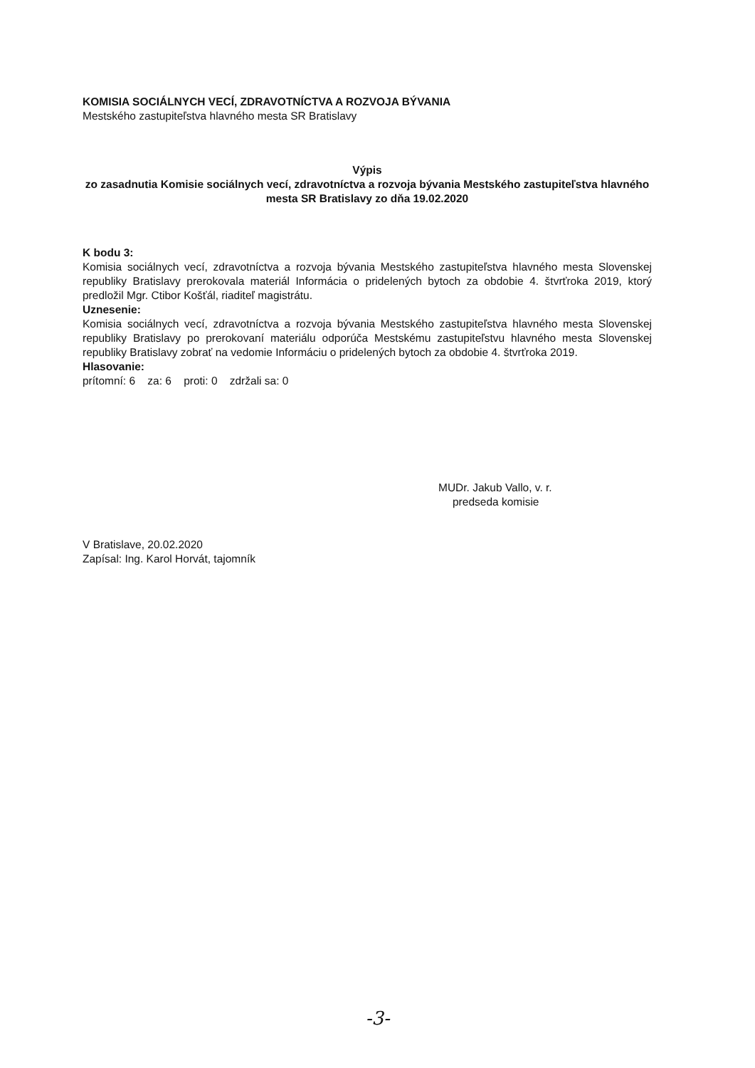KOMISIA SOCIÁLNYCH VECÍ, ZDRAVOTNÍCTVA A ROZVOJA BÝVANIA
Mestského zastupiteľstva hlavného mesta SR Bratislavy
Výpis
zo zasadnutia Komisie sociálnych vecí, zdravotníctva a rozvoja bývania Mestského zastupiteľstva hlavného mesta SR Bratislavy zo dňa 19.02.2020
K bodu 3:
Komisia sociálnych vecí, zdravotníctva a rozvoja bývania Mestského zastupiteľstva hlavného mesta Slovenskej republiky Bratislavy prerokovala materiál Informácia o pridelených bytoch za obdobie 4. štvrťroka 2019, ktorý predložil Mgr. Ctibor Košťál, riaditeľ magistrátu.
Uznesenie:
Komisia sociálnych vecí, zdravotníctva a rozvoja bývania Mestského zastupiteľstva hlavného mesta Slovenskej republiky Bratislavy po prerokovaní materiálu odporúča Mestskému zastupiteľstvu hlavného mesta Slovenskej republiky Bratislavy zobrať na vedomie Informáciu o pridelených bytoch za obdobie 4. štvrťroka 2019.
Hlasovanie:
prítomní: 6 za: 6 proti: 0 zdržali sa: 0
MUDr. Jakub Vallo, v. r.
predseda komisie
V Bratislave, 20.02.2020
Zapísal: Ing. Karol Horvát, tajomník
-3-